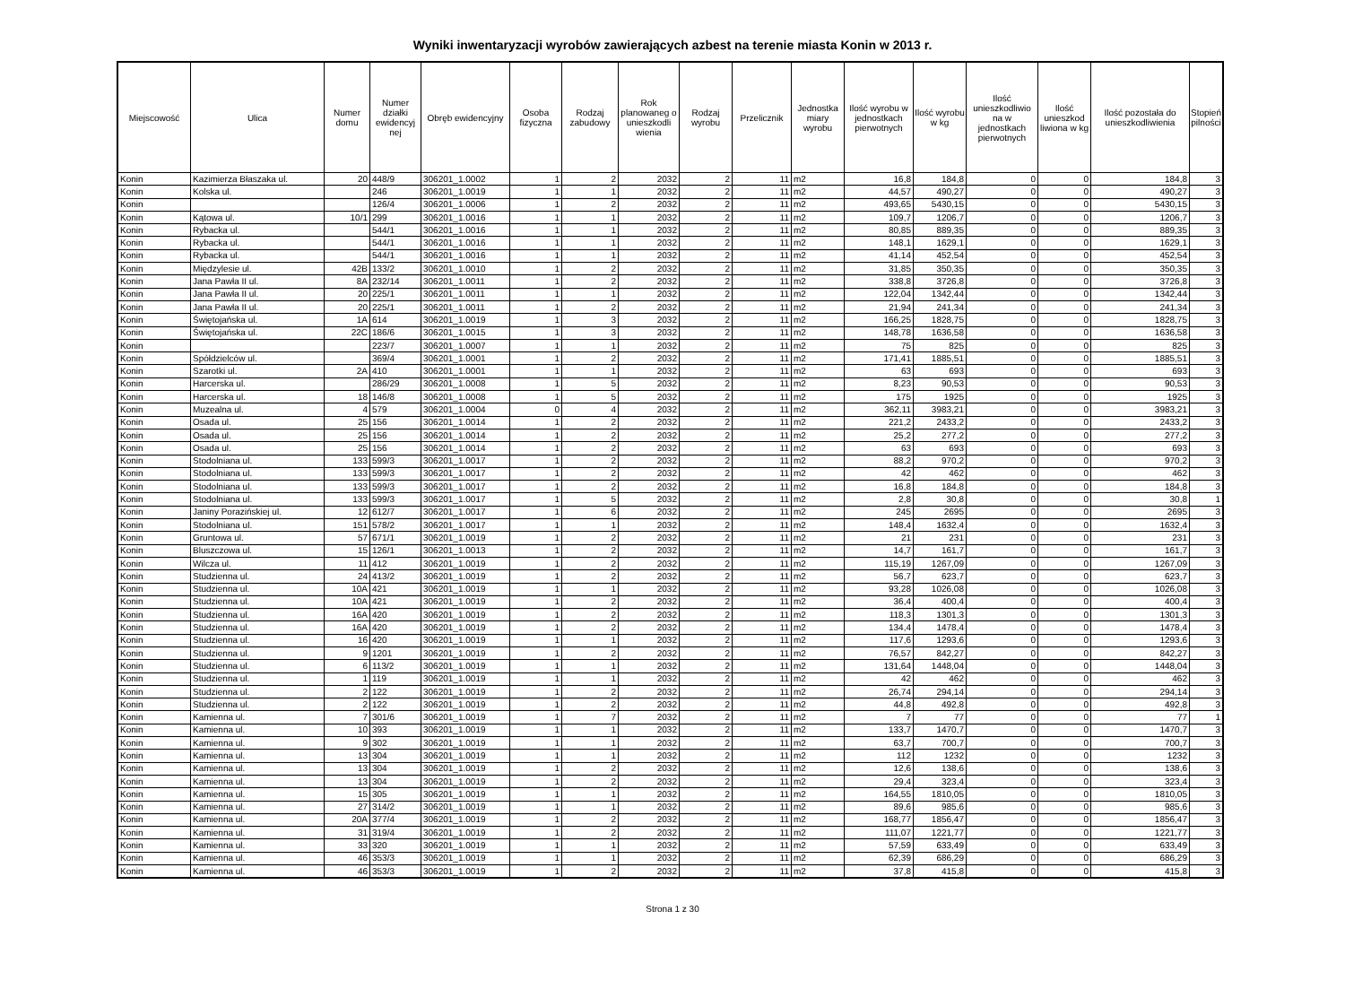Wyniki inwentaryzacji wyrobów zawierających azbest na terenie miasta Konin w 2013 r.
| Miejscowość | Ulica | Numer domu | Numer działki ewidencyj nej | Obręb ewidencyjny | Osoba fizyczna | Rodzaj zabudowy | Rok planowaneg o unieszkodli wienia | Rodzaj wyrobu | Przelicznik | Jednostka miary wyrobu | Ilość wyrobu w jednostkach pierwotnych | Ilość wyrobu w kg | Ilość unieszkodliwio na w jednostkach pierwotnych | Ilość unieszkod liwiona w kg | Ilość pozostała do unieszkodliwienia | Stopień pilności |
| --- | --- | --- | --- | --- | --- | --- | --- | --- | --- | --- | --- | --- | --- | --- | --- | --- |
| Konin | Kazimierza Błaszaka ul. | 20 | 448/9 | 306201_1.0002 | 1 | 2 | 2032 | 2 | 11 | m2 | 16,8 | 184,8 | 0 | 0 | 184,8 | 3 |
| Konin | Kolska ul. | | 246 | 306201_1.0019 | 1 | 1 | 2032 | 2 | 11 | m2 | 44,57 | 490,27 | 0 | 0 | 490,27 | 3 |
| Konin | | | 126/4 | 306201_1.0006 | 1 | 2 | 2032 | 2 | 11 | m2 | 493,65 | 5430,15 | 0 | 0 | 5430,15 | 3 |
| Konin | Kątowa ul. | 10/1 | 299 | 306201_1.0016 | 1 | 1 | 2032 | 2 | 11 | m2 | 109,7 | 1206,7 | 0 | 0 | 1206,7 | 3 |
| Konin | Rybacka ul. | | 544/1 | 306201_1.0016 | 1 | 1 | 2032 | 2 | 11 | m2 | 80,85 | 889,35 | 0 | 0 | 889,35 | 3 |
| Konin | Rybacka ul. | | 544/1 | 306201_1.0016 | 1 | 1 | 2032 | 2 | 11 | m2 | 148,1 | 1629,1 | 0 | 0 | 1629,1 | 3 |
| Konin | Rybacka ul. | | 544/1 | 306201_1.0016 | 1 | 1 | 2032 | 2 | 11 | m2 | 41,14 | 452,54 | 0 | 0 | 452,54 | 3 |
| Konin | Międzylesie ul. | 42B | 133/2 | 306201_1.0010 | 1 | 2 | 2032 | 2 | 11 | m2 | 31,85 | 350,35 | 0 | 0 | 350,35 | 3 |
| Konin | Jana Pawła II ul. | 8A | 232/14 | 306201_1.0011 | 1 | 2 | 2032 | 2 | 11 | m2 | 338,8 | 3726,8 | 0 | 0 | 3726,8 | 3 |
| Konin | Jana Pawła II ul. | 20 | 225/1 | 306201_1.0011 | 1 | 1 | 2032 | 2 | 11 | m2 | 122,04 | 1342,44 | 0 | 0 | 1342,44 | 3 |
| Konin | Jana Pawła II ul. | 20 | 225/1 | 306201_1.0011 | 1 | 2 | 2032 | 2 | 11 | m2 | 21,94 | 241,34 | 0 | 0 | 241,34 | 3 |
| Konin | Świętojańska ul. | 1A | 614 | 306201_1.0019 | 1 | 3 | 2032 | 2 | 11 | m2 | 166,25 | 1828,75 | 0 | 0 | 1828,75 | 3 |
| Konin | Świętojańska ul. | 22C | 186/6 | 306201_1.0015 | 1 | 3 | 2032 | 2 | 11 | m2 | 148,78 | 1636,58 | 0 | 0 | 1636,58 | 3 |
| Konin | | | 223/7 | 306201_1.0007 | 1 | 1 | 2032 | 2 | 11 | m2 | 75 | 825 | 0 | 0 | 825 | 3 |
| Konin | Spółdzielców ul. | | 369/4 | 306201_1.0001 | 1 | 2 | 2032 | 2 | 11 | m2 | 171,41 | 1885,51 | 0 | 0 | 1885,51 | 3 |
| Konin | Szarotki ul. | 2A | 410 | 306201_1.0001 | 1 | 1 | 2032 | 2 | 11 | m2 | 63 | 693 | 0 | 0 | 693 | 3 |
| Konin | Harcerska ul. | | 286/29 | 306201_1.0008 | 1 | 5 | 2032 | 2 | 11 | m2 | 8,23 | 90,53 | 0 | 0 | 90,53 | 3 |
| Konin | Harcerska ul. | 18 | 146/8 | 306201_1.0008 | 1 | 5 | 2032 | 2 | 11 | m2 | 175 | 1925 | 0 | 0 | 1925 | 3 |
| Konin | Muzealna ul. | 4 | 579 | 306201_1.0004 | 0 | 4 | 2032 | 2 | 11 | m2 | 362,11 | 3983,21 | 0 | 0 | 3983,21 | 3 |
| Konin | Osada ul. | 25 | 156 | 306201_1.0014 | 1 | 2 | 2032 | 2 | 11 | m2 | 221,2 | 2433,2 | 0 | 0 | 2433,2 | 3 |
| Konin | Osada ul. | 25 | 156 | 306201_1.0014 | 1 | 2 | 2032 | 2 | 11 | m2 | 25,2 | 277,2 | 0 | 0 | 277,2 | 3 |
| Konin | Osada ul. | 25 | 156 | 306201_1.0014 | 1 | 2 | 2032 | 2 | 11 | m2 | 63 | 693 | 0 | 0 | 693 | 3 |
| Konin | Stodolniana ul. | 133 | 599/3 | 306201_1.0017 | 1 | 2 | 2032 | 2 | 11 | m2 | 88,2 | 970,2 | 0 | 0 | 970,2 | 3 |
| Konin | Stodolniana ul. | 133 | 599/3 | 306201_1.0017 | 1 | 2 | 2032 | 2 | 11 | m2 | 42 | 462 | 0 | 0 | 462 | 3 |
| Konin | Stodolniana ul. | 133 | 599/3 | 306201_1.0017 | 1 | 2 | 2032 | 2 | 11 | m2 | 16,8 | 184,8 | 0 | 0 | 184,8 | 3 |
| Konin | Stodolniana ul. | 133 | 599/3 | 306201_1.0017 | 1 | 5 | 2032 | 2 | 11 | m2 | 2,8 | 30,8 | 0 | 0 | 30,8 | 1 |
| Konin | Janiny Porazińskiej ul. | 12 | 612/7 | 306201_1.0017 | 1 | 6 | 2032 | 2 | 11 | m2 | 245 | 2695 | 0 | 0 | 2695 | 3 |
| Konin | Stodolniana ul. | 151 | 578/2 | 306201_1.0017 | 1 | 1 | 2032 | 2 | 11 | m2 | 148,4 | 1632,4 | 0 | 0 | 1632,4 | 3 |
| Konin | Gruntowa ul. | 57 | 671/1 | 306201_1.0019 | 1 | 2 | 2032 | 2 | 11 | m2 | 21 | 231 | 0 | 0 | 231 | 3 |
| Konin | Bluszczowa ul. | 15 | 126/1 | 306201_1.0013 | 1 | 2 | 2032 | 2 | 11 | m2 | 14,7 | 161,7 | 0 | 0 | 161,7 | 3 |
| Konin | Wilcza ul. | 11 | 412 | 306201_1.0019 | 1 | 2 | 2032 | 2 | 11 | m2 | 115,19 | 1267,09 | 0 | 0 | 1267,09 | 3 |
| Konin | Studzienna ul. | 24 | 413/2 | 306201_1.0019 | 1 | 2 | 2032 | 2 | 11 | m2 | 56,7 | 623,7 | 0 | 0 | 623,7 | 3 |
| Konin | Studzienna ul. | 10A | 421 | 306201_1.0019 | 1 | 1 | 2032 | 2 | 11 | m2 | 93,28 | 1026,08 | 0 | 0 | 1026,08 | 3 |
| Konin | Studzienna ul. | 10A | 421 | 306201_1.0019 | 1 | 2 | 2032 | 2 | 11 | m2 | 36,4 | 400,4 | 0 | 0 | 400,4 | 3 |
| Konin | Studzienna ul. | 16A | 420 | 306201_1.0019 | 1 | 2 | 2032 | 2 | 11 | m2 | 118,3 | 1301,3 | 0 | 0 | 1301,3 | 3 |
| Konin | Studzienna ul. | 16A | 420 | 306201_1.0019 | 1 | 2 | 2032 | 2 | 11 | m2 | 134,4 | 1478,4 | 0 | 0 | 1478,4 | 3 |
| Konin | Studzienna ul. | 16 | 420 | 306201_1.0019 | 1 | 1 | 2032 | 2 | 11 | m2 | 117,6 | 1293,6 | 0 | 0 | 1293,6 | 3 |
| Konin | Studzienna ul. | 9 | 1201 | 306201_1.0019 | 1 | 2 | 2032 | 2 | 11 | m2 | 76,57 | 842,27 | 0 | 0 | 842,27 | 3 |
| Konin | Studzienna ul. | 6 | 113/2 | 306201_1.0019 | 1 | 1 | 2032 | 2 | 11 | m2 | 131,64 | 1448,04 | 0 | 0 | 1448,04 | 3 |
| Konin | Studzienna ul. | 1 | 119 | 306201_1.0019 | 1 | 1 | 2032 | 2 | 11 | m2 | 42 | 462 | 0 | 0 | 462 | 3 |
| Konin | Studzienna ul. | 2 | 122 | 306201_1.0019 | 1 | 2 | 2032 | 2 | 11 | m2 | 26,74 | 294,14 | 0 | 0 | 294,14 | 3 |
| Konin | Studzienna ul. | 2 | 122 | 306201_1.0019 | 1 | 2 | 2032 | 2 | 11 | m2 | 44,8 | 492,8 | 0 | 0 | 492,8 | 3 |
| Konin | Kamienna ul. | 7 | 301/6 | 306201_1.0019 | 1 | 7 | 2032 | 2 | 11 | m2 | 7 | 77 | 0 | 0 | 77 | 1 |
| Konin | Kamienna ul. | 10 | 393 | 306201_1.0019 | 1 | 1 | 2032 | 2 | 11 | m2 | 133,7 | 1470,7 | 0 | 0 | 1470,7 | 3 |
| Konin | Kamienna ul. | 9 | 302 | 306201_1.0019 | 1 | 1 | 2032 | 2 | 11 | m2 | 63,7 | 700,7 | 0 | 0 | 700,7 | 3 |
| Konin | Kamienna ul. | 13 | 304 | 306201_1.0019 | 1 | 1 | 2032 | 2 | 11 | m2 | 112 | 1232 | 0 | 0 | 1232 | 3 |
| Konin | Kamienna ul. | 13 | 304 | 306201_1.0019 | 1 | 2 | 2032 | 2 | 11 | m2 | 12,6 | 138,6 | 0 | 0 | 138,6 | 3 |
| Konin | Kamienna ul. | 13 | 304 | 306201_1.0019 | 1 | 2 | 2032 | 2 | 11 | m2 | 29,4 | 323,4 | 0 | 0 | 323,4 | 3 |
| Konin | Kamienna ul. | 15 | 305 | 306201_1.0019 | 1 | 1 | 2032 | 2 | 11 | m2 | 164,55 | 1810,05 | 0 | 0 | 1810,05 | 3 |
| Konin | Kamienna ul. | 27 | 314/2 | 306201_1.0019 | 1 | 1 | 2032 | 2 | 11 | m2 | 89,6 | 985,6 | 0 | 0 | 985,6 | 3 |
| Konin | Kamienna ul. | 20A | 377/4 | 306201_1.0019 | 1 | 2 | 2032 | 2 | 11 | m2 | 168,77 | 1856,47 | 0 | 0 | 1856,47 | 3 |
| Konin | Kamienna ul. | 31 | 319/4 | 306201_1.0019 | 1 | 2 | 2032 | 2 | 11 | m2 | 111,07 | 1221,77 | 0 | 0 | 1221,77 | 3 |
| Konin | Kamienna ul. | 33 | 320 | 306201_1.0019 | 1 | 1 | 2032 | 2 | 11 | m2 | 57,59 | 633,49 | 0 | 0 | 633,49 | 3 |
| Konin | Kamienna ul. | 46 | 353/3 | 306201_1.0019 | 1 | 1 | 2032 | 2 | 11 | m2 | 62,39 | 686,29 | 0 | 0 | 686,29 | 3 |
| Konin | Kamienna ul. | 46 | 353/3 | 306201_1.0019 | 1 | 2 | 2032 | 2 | 11 | m2 | 37,8 | 415,8 | 0 | 0 | 415,8 | 3 |
Strona 1 z 30